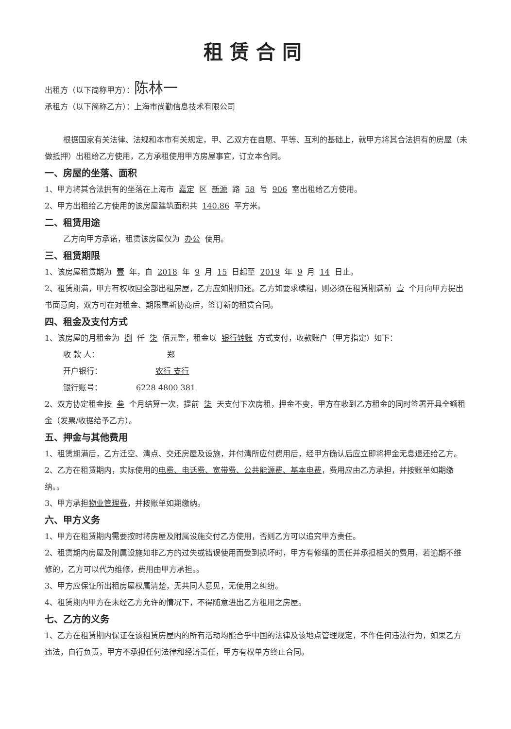租赁合同
出租方（以下简称甲方）：陈林一
承租方（以下简称乙方）：上海市尚勤信息技术有限公司
根据国家有关法律、法规和本市有关规定，甲、乙双方在自愿、平等、互利的基础上，就甲方将其合法拥有的房屋（未做抵押）出租给乙方使用，乙方承租使用甲方房屋事宜，订立本合同。
一、房屋的坐落、面积
1、甲方将其合法拥有的坐落在上海市 嘉定 区 新源 路 58 号 906 室出租给乙方使用。
2、甲方出租给乙方使用的该房屋建筑面积共 140.86 平方米。
二、租赁用途
乙方向甲方承诺，租赁该房屋仅为 办公 使用。
三、租赁期限
1、该房屋租赁期为 壹 年，自 2018 年 9 月 15 日起至 2019 年 9 月 14 日止。
2、租赁期满，甲方有权收回全部出租房屋，乙方应如期归还。乙方如要求续租，则必须在租赁期满前 壹 个月向甲方提出书面意向，双方可在对租金、期限重新协商后，签订新的租赁合同。
四、租金及支付方式
1、该房屋的月租金为 捌 仟 柒 佰元整，租金以 银行转账 方式支付，收款账户（甲方指定）如下：
收 款 人： 郑
开户银行： 农行 支行
银行账号： 6228 4800 381
2、双方协定租金按 叁 个月结算一次，提前 柒 天支付下次房租，押金不变，甲方在收到乙方租金的同时签署开具全额租金（发票/收据给予乙方）。
五、押金与其他费用
1、租赁期满后，乙方迁空、清点、交还房屋及设施，并付清所应付费用后，经甲方确认后应立即将押金无息退还给乙方。
2、乙方在租赁期内，实际使用的电费、电话费、宽带费、公共能源费、基本电费，费用应由乙方承担，并按账单如期缴纳。。
3、甲方承担物业管理费，并按账单如期缴纳。
六、甲方义务
1、甲方在租赁期内需要按时将房屋及附属设施交付乙方使用，否则乙方可以追究甲方责任。
2、租赁期内房屋及附属设施如非乙方的过失或错误使用而受到损坏时，甲方有修缮的责任并承担相关的费用，若逾期不维修的，乙方可以代为维修，费用由甲方承担。。
3、甲方应保证所出租房屋权属清楚，无共同人意见，无使用之纠纷。
4、租赁期内甲方在未经乙方允许的情况下，不得随意进出乙方租用之房屋。
七、乙方的义务
1、乙方在租赁期内保证在该租赁房屋内的所有活动均能合乎中国的法律及该地点管理规定，不作任何违法行为，如果乙方违法，自行负责，甲方不承担任何法律和经济责任，甲方有权单方终止合同。